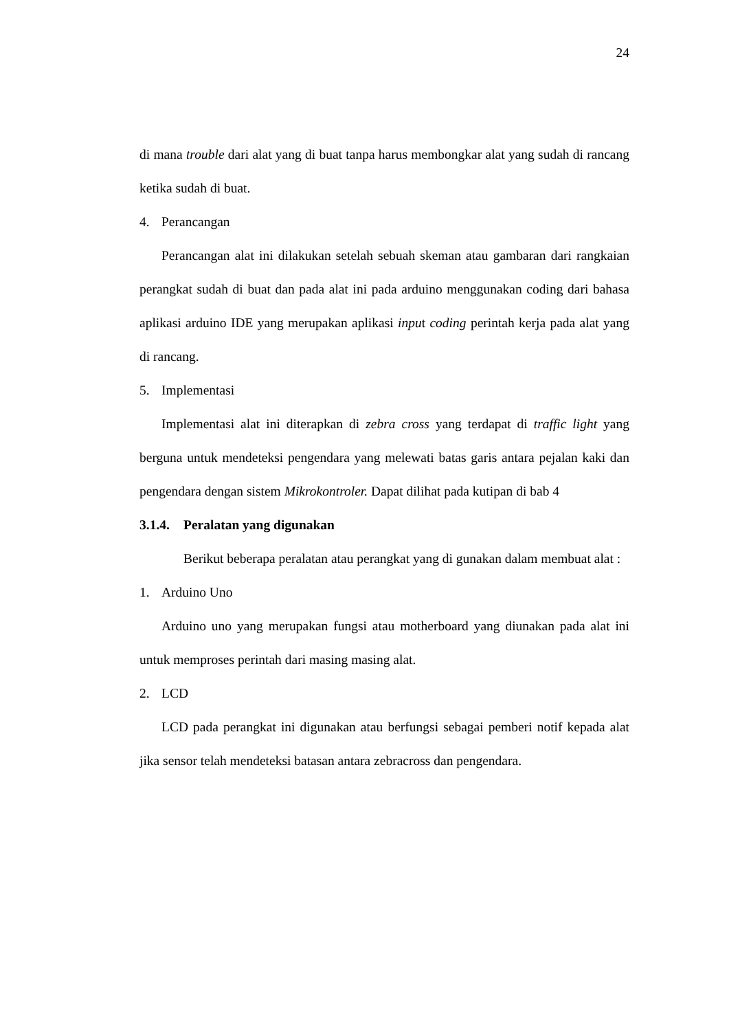24
di mana trouble dari alat yang di buat tanpa harus membongkar alat yang sudah di rancang ketika sudah di buat.
4. Perancangan
Perancangan alat ini dilakukan setelah sebuah skeman atau gambaran dari rangkaian perangkat sudah di buat dan pada alat ini pada arduino menggunakan coding dari bahasa aplikasi arduino IDE yang merupakan aplikasi input coding perintah kerja pada alat yang di rancang.
5. Implementasi
Implementasi alat ini diterapkan di zebra cross yang terdapat di traffic light yang berguna untuk mendeteksi pengendara yang melewati batas garis antara pejalan kaki dan pengendara dengan sistem Mikrokontroler. Dapat dilihat pada kutipan di bab 4
3.1.4. Peralatan yang digunakan
Berikut beberapa peralatan atau perangkat yang di gunakan dalam membuat alat :
1. Arduino Uno
Arduino uno yang merupakan fungsi atau motherboard yang diunakan pada alat ini untuk memproses perintah dari masing masing alat.
2. LCD
LCD pada perangkat ini digunakan atau berfungsi sebagai pemberi notif kepada alat jika sensor telah mendeteksi batasan antara zebracross dan pengendara.